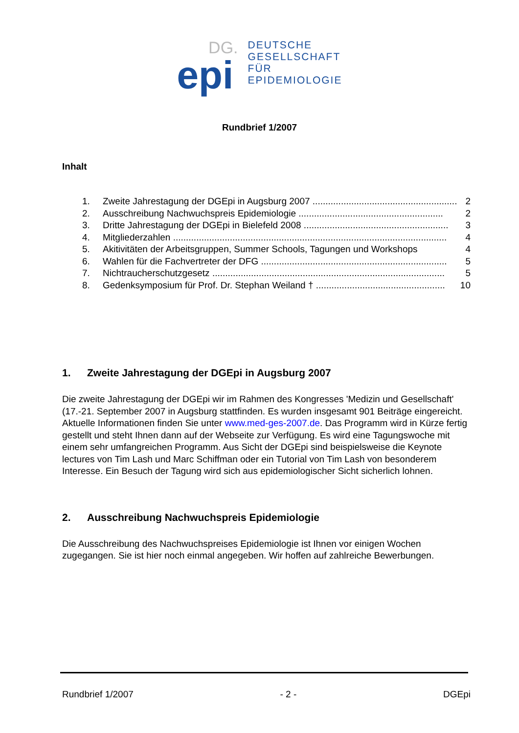DG.
epi
DEUTSCHE
GESELLSCHAFT
FÜR
EPIDEMIOLOGIE
Rundbrief 1/2007
Inhalt
1. Zweite Jahrestagung der DGEpi in Augsburg 2007 ........................................................ 2
2. Ausschreibung Nachwuchspreis Epidemiologie ........................................................ 2
3. Dritte Jahrestagung der DGEpi in Bielefeld 2008 ........................................................ 3
4. Mitgliederzahlen .......................................................................................................... 4
5. Akitivitäten der Arbeitsgruppen, Summer Schools, Tagungen und Workshops 4
6. Wahlen für die Fachvertreter der DFG ........................................................................ 5
7. Nichtraucherschutzgesetz .......................................................................................... 5
8. Gedenksymposium für Prof. Dr. Stephan Weiland † .................................................. 10
1. Zweite Jahrestagung der DGEpi in Augsburg 2007
Die zweite Jahrestagung der DGEpi wir im Rahmen des Kongresses 'Medizin und Gesellschaft' (17.-21. September 2007 in Augsburg stattfinden. Es wurden insgesamt 901 Beiträge eingereicht. Aktuelle Informationen finden Sie unter www.med-ges-2007.de. Das Programm wird in Kürze fertig gestellt und steht Ihnen dann auf der Webseite zur Verfügung. Es wird eine Tagungswoche mit einem sehr umfangreichen Programm. Aus Sicht der DGEpi sind beispielsweise die Keynote lectures von Tim Lash und Marc Schiffman oder ein Tutorial von Tim Lash von besonderem Interesse. Ein Besuch der Tagung wird sich aus epidemiologischer Sicht sicherlich lohnen.
2. Ausschreibung Nachwuchspreis Epidemiologie
Die Ausschreibung des Nachwuchspreises Epidemiologie ist Ihnen vor einigen Wochen zugegangen. Sie ist hier noch einmal angegeben. Wir hoffen auf zahlreiche Bewerbungen.
Rundbrief 1/2007 - 2 - DGEpi